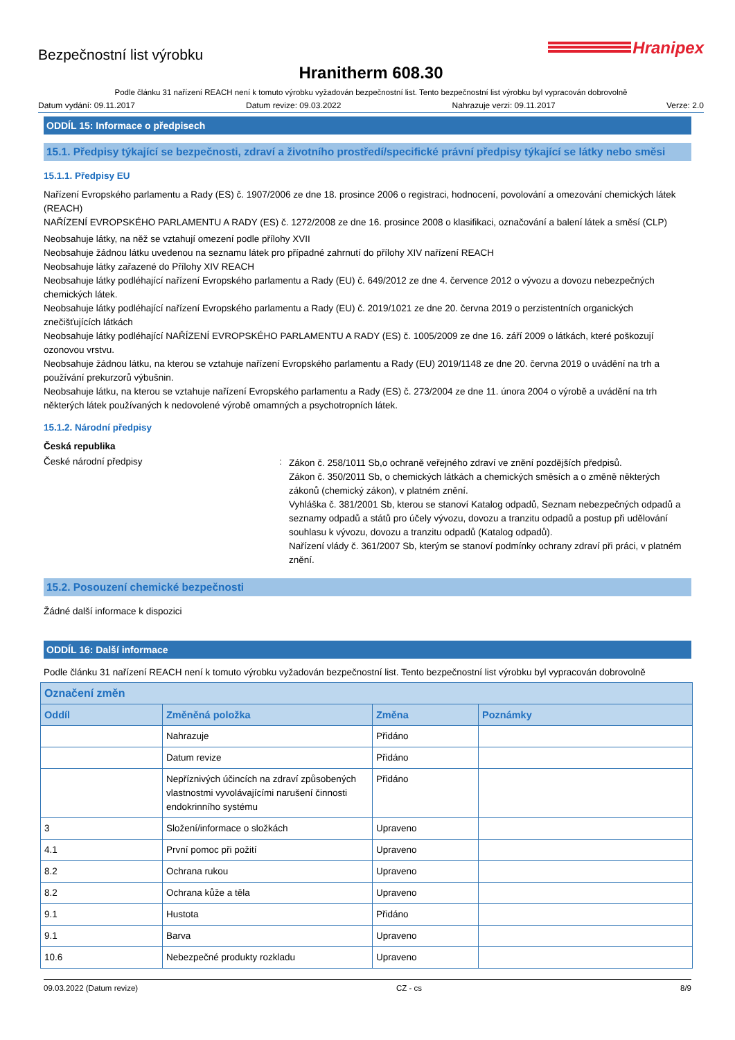Bezpečnostní list výrobku
Hranipex
Hranitherm 608.30
Podle článku 31 nařízení REACH není k tomuto výrobku vyžadován bezpečnostní list. Tento bezpečnostní list výrobku byl vypracován dobrovolně
Datum vydání: 09.11.2017 Datum revize: 09.03.2022 Nahrazuje verzi: 09.11.2017 Verze: 2.0
ODDÍL 15: Informace o předpisech
15.1. Předpisy týkající se bezpečnosti, zdraví a životního prostředí/specifické právní předpisy týkající se látky nebo směsi
15.1.1. Předpisy EU
Nařízení Evropského parlamentu a Rady (ES) č. 1907/2006 ze dne 18. prosince 2006 o registraci, hodnocení, povolování a omezování chemických látek (REACH)
NAŘÍZENÍ EVROPSKÉHO PARLAMENTU A RADY (ES) č. 1272/2008 ze dne 16. prosince 2008 o klasifikaci, označování a balení látek a směsí (CLP)
Neobsahuje látky, na něž se vztahují omezení podle přílohy XVII
Neobsahuje žádnou látku uvedenou na seznamu látek pro případné zahrnutí do přílohy XIV nařízení REACH
Neobsahuje látky zařazené do Přílohy XIV REACH
Neobsahuje látky podléhající nařízení Evropského parlamentu a Rady (EU) č. 649/2012 ze dne 4. července 2012 o vývozu a dovozu nebezpečných chemických látek.
Neobsahuje látky podléhající nařízení Evropského parlamentu a Rady (EU) č. 2019/1021 ze dne 20. června 2019 o perzistentních organických znečišťujících látkách
Neobsahuje látky podléhající NAŘÍZENÍ EVROPSKÉHO PARLAMENTU A RADY (ES) č. 1005/2009 ze dne 16. září 2009 o látkách, které poškozují ozonovou vrstvu.
Neobsahuje žádnou látku, na kterou se vztahuje nařízení Evropského parlamentu a Rady (EU) 2019/1148 ze dne 20. června 2019 o uvádění na trh a používání prekurzorů výbušnin.
Neobsahuje látku, na kterou se vztahuje nařízení Evropského parlamentu a Rady (ES) č. 273/2004 ze dne 11. února 2004 o výrobě a uvádění na trh některých látek používaných k nedovolené výrobě omamných a psychotropních látek.
15.1.2. Národní předpisy
Česká republika
České národní předpisy :
Zákon č. 258/1011 Sb,o ochraně veřejného zdraví ve znění pozdějších předpisů.
Zákon č. 350/2011 Sb, o chemických látkách a chemických směsích a o změně některých zákonů (chemický zákon), v platném znění.
Vyhláška č. 381/2001 Sb, kterou se stanoví Katalog odpadů, Seznam nebezpečných odpadů a seznamy odpadů a států pro účely vývozu, dovozu a tranzitu odpadů a postup při udělování souhlasu k vývozu, dovozu a tranzitu odpadů (Katalog odpadů).
Nařízení vlády č. 361/2007 Sb, kterým se stanoví podmínky ochrany zdraví při práci, v platném znění.
15.2. Posouzení chemické bezpečnosti
Žádné další informace k dispozici
ODDÍL 16: Další informace
Podle článku 31 nařízení REACH není k tomuto výrobku vyžadován bezpečnostní list. Tento bezpečnostní list výrobku byl vypracován dobrovolně
| Označení změn | | | |
| --- | --- | --- | --- |
| Oddíl | Změněná položka | Změna | Poznámky |
| | Nahrazuje | Přidáno | |
| | Datum revize | Přidáno | |
| | Nepříznivých účincích na zdraví způsobených vlastnostmi vyvolávajícími narušení činnosti endokrinního systému | Přidáno | |
| 3 | Složení/informace o složkách | Upraveno | |
| 4.1 | První pomoc při požití | Upraveno | |
| 8.2 | Ochrana rukou | Upraveno | |
| 8.2 | Ochrana kůže a těla | Upraveno | |
| 9.1 | Hustota | Přidáno | |
| 9.1 | Barva | Upraveno | |
| 10.6 | Nebezpečné produkty rozkladu | Upraveno | |
09.03.2022 (Datum revize) CZ - cs 8/9